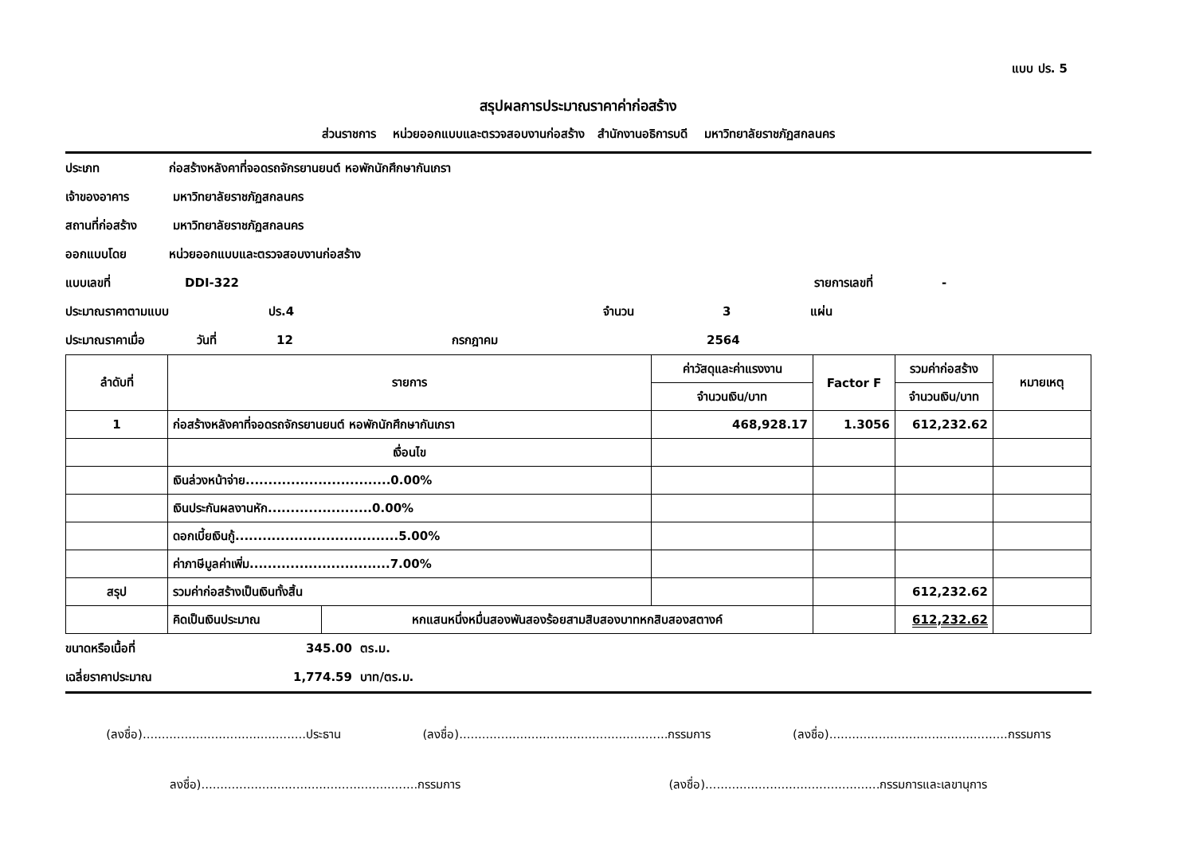แบบ ปร. 5
สรุปผลการประมาณราคาค่าก่อสร้าง
ส่วนราชการ หน่วยออกแบบและตรวจสอบงานก่อสร้าง สำนักงานอธิการบดี มหาวิทยาลัยราชภัฏสกลนคร
ประเภท ก่อสร้างหลังคาที่จอดรถจักรยานยนต์ หอพักนักศึกษากันเกรา
เจ้าของอาคาร มหาวิทยาลัยราชภัฏสกลนคร
สถานที่ก่อสร้าง มหาวิทยาลัยราชภัฏสกลนคร
ออกแบบโดย หน่วยออกแบบและตรวจสอบงานก่อสร้าง
แบบเลขที่ DDI-322 รายการเลขที่ -
ประมาณราคาตามแบบ ปร.4 จำนวน 3 แผ่น
ประมาณราคาเมื่อ วันที่ 12 กรกฎาคม 2564
| ลำดับที่ | รายการ | | ค่าวัสดุและค่าแรงงาน | Factor F | รวมค่าก่อสร้าง | หมายเหตุ |
| --- | --- | --- | --- | --- | --- | --- |
| | | | จำนวนเงิน/บาท | | จำนวนเงิน/บาท | |
| 1 | ก่อสร้างหลังคาที่จอดรถจักรยานยนต์ หอพักนักศึกษากันเกรา | | 468,928.17 | 1.3056 | 612,232.62 | |
| | เงื่อนไข | | | | | |
| | เงินล่วงหน้าจ่าย................................0.00% | | | | | |
| | เงินประกันผลงานหัก.......................0.00% | | | | | |
| | ดอกเบี้ยเงินกู้....................................5.00% | | | | | |
| | ค่าภาษีมูลค่าเพิ่ม...............................7.00% | | | | | |
| สรุป | รวมค่าก่อสร้างเป็นเงินทั้งสิ้น | | | | 612,232.62 | |
| | คิดเป็นเงินประมาณ | หกแสนหนึ่งหมื่นสองพันสองร้อยสามสิบสองบาทหกสิบสองสตางค์ | | | 612,232.62 | |
ขนาดหรือเนื้อที่ 345.00 ตร.ม.
เฉลี่ยราคาประมาณ 1,774.59 บาท/ตร.ม.
(ลงชื่อ)...........................................ประธาน (ลงชื่อ).......................................................กรรมการ (ลงชื่อ)...............................................กรรมการ
ลงชื่อ).........................................................กรรมการ (ลงชื่อ)..............................................กรรมการและเลขานุการ